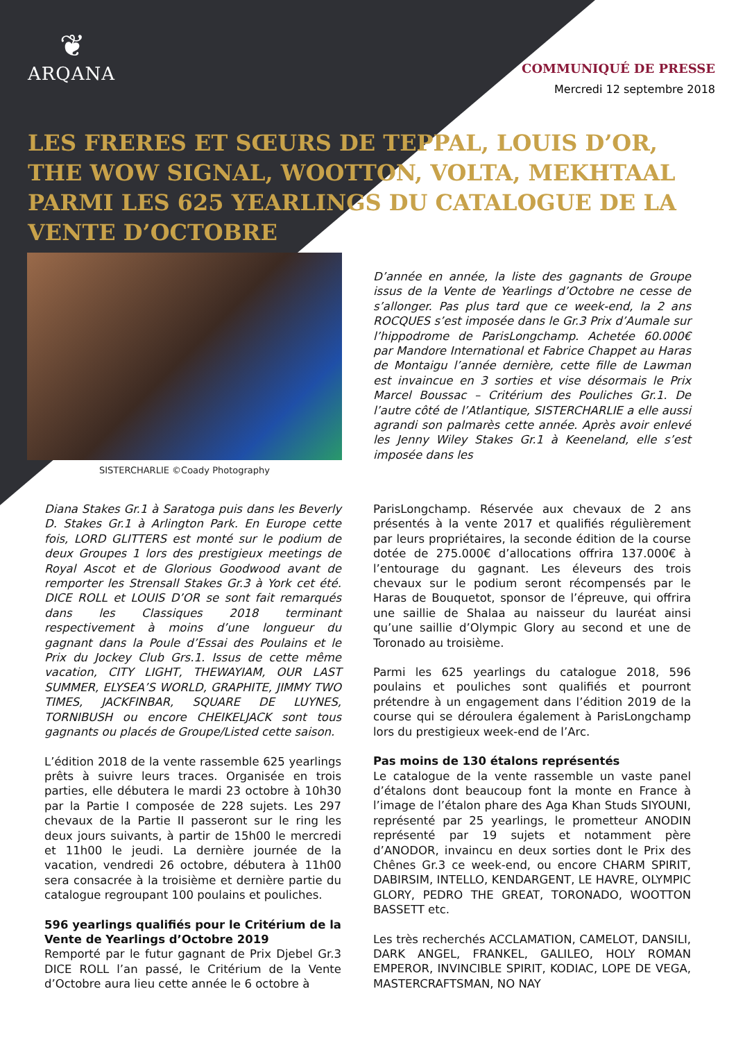❦
ARQANA
COMMUNIQUÉ DE PRESSE
Mercredi 12 septembre 2018
LES FRERES ET SŒURS DE TEPPAL, LOUIS D’OR, THE WOW SIGNAL, WOOTTON, VOLTA, MEKHTAAL PARMI LES 625 YEARLINGS DU CATALOGUE DE LA VENTE D’OCTOBRE
SISTERCHARLIE ©Coady Photography
D’année en année, la liste des gagnants de Groupe issus de la Vente de Yearlings d’Octobre ne cesse de s’allonger. Pas plus tard que ce week-end, la 2 ans ROCQUES s’est imposée dans le Gr.3 Prix d’Aumale sur l’hippodrome de ParisLongchamp. Achetée 60.000€ par Mandore International et Fabrice Chappet au Haras de Montaigu l’année dernière, cette fille de Lawman est invaincue en 3 sorties et vise désormais le Prix Marcel Boussac – Critérium des Pouliches Gr.1. De l’autre côté de l’Atlantique, SISTERCHARLIE a elle aussi agrandi son palmarès cette année. Après avoir enlevé les Jenny Wiley Stakes Gr.1 à Keeneland, elle s’est imposée dans les
Diana Stakes Gr.1 à Saratoga puis dans les Beverly D. Stakes Gr.1 à Arlington Park. En Europe cette fois, LORD GLITTERS est monté sur le podium de deux Groupes 1 lors des prestigieux meetings de Royal Ascot et de Glorious Goodwood avant de remporter les Strensall Stakes Gr.3 à York cet été. DICE ROLL et LOUIS D’OR se sont fait remarqués dans les Classiques 2018 terminant respectivement à moins d’une longueur du gagnant dans la Poule d’Essai des Poulains et le Prix du Jockey Club Grs.1. Issus de cette même vacation, CITY LIGHT, THEWAYIAM, OUR LAST SUMMER, ELYSEA’S WORLD, GRAPHITE, JIMMY TWO TIMES, JACKFINBAR, SQUARE DE LUYNES, TORNIBUSH ou encore CHEIKELJACK sont tous gagnants ou placés de Groupe/Listed cette saison.
L’édition 2018 de la vente rassemble 625 yearlings prêts à suivre leurs traces. Organisée en trois parties, elle débutera le mardi 23 octobre à 10h30 par la Partie I composée de 228 sujets. Les 297 chevaux de la Partie II passeront sur le ring les deux jours suivants, à partir de 15h00 le mercredi et 11h00 le jeudi. La dernière journée de la vacation, vendredi 26 octobre, débutera à 11h00 sera consacrée à la troisième et dernière partie du catalogue regroupant 100 poulains et pouliches.
596 yearlings qualifiés pour le Critérium de la Vente de Yearlings d’Octobre 2019
Remporté par le futur gagnant de Prix Djebel Gr.3 DICE ROLL l’an passé, le Critérium de la Vente d’Octobre aura lieu cette année le 6 octobre à
ParisLongchamp. Réservée aux chevaux de 2 ans présentés à la vente 2017 et qualifiés régulièrement par leurs propriétaires, la seconde édition de la course dotée de 275.000€ d’allocations offrira 137.000€ à l’entourage du gagnant. Les éleveurs des trois chevaux sur le podium seront récompensés par le Haras de Bouquetot, sponsor de l’épreuve, qui offrira une saillie de Shalaa au naisseur du lauréat ainsi qu’une saillie d’Olympic Glory au second et une de Toronado au troisième.
Parmi les 625 yearlings du catalogue 2018, 596 poulains et pouliches sont qualifiés et pourront prétendre à un engagement dans l’édition 2019 de la course qui se déroulera également à ParisLongchamp lors du prestigieux week-end de l’Arc.
Pas moins de 130 étalons représentés
Le catalogue de la vente rassemble un vaste panel d’étalons dont beaucoup font la monte en France à l’image de l’étalon phare des Aga Khan Studs SIYOUNI, représenté par 25 yearlings, le prometteur ANODIN représenté par 19 sujets et notamment père d’ANODOR, invaincu en deux sorties dont le Prix des Chênes Gr.3 ce week-end, ou encore CHARM SPIRIT, DABIRSIM, INTELLO, KENDARGENT, LE HAVRE, OLYMPIC GLORY, PEDRO THE GREAT, TORONADO, WOOTTON BASSETT etc.
Les très recherchés ACCLAMATION, CAMELOT, DANSILI, DARK ANGEL, FRANKEL, GALILEO, HOLY ROMAN EMPEROR, INVINCIBLE SPIRIT, KODIAC, LOPE DE VEGA, MASTERCRAFTSMAN, NO NAY